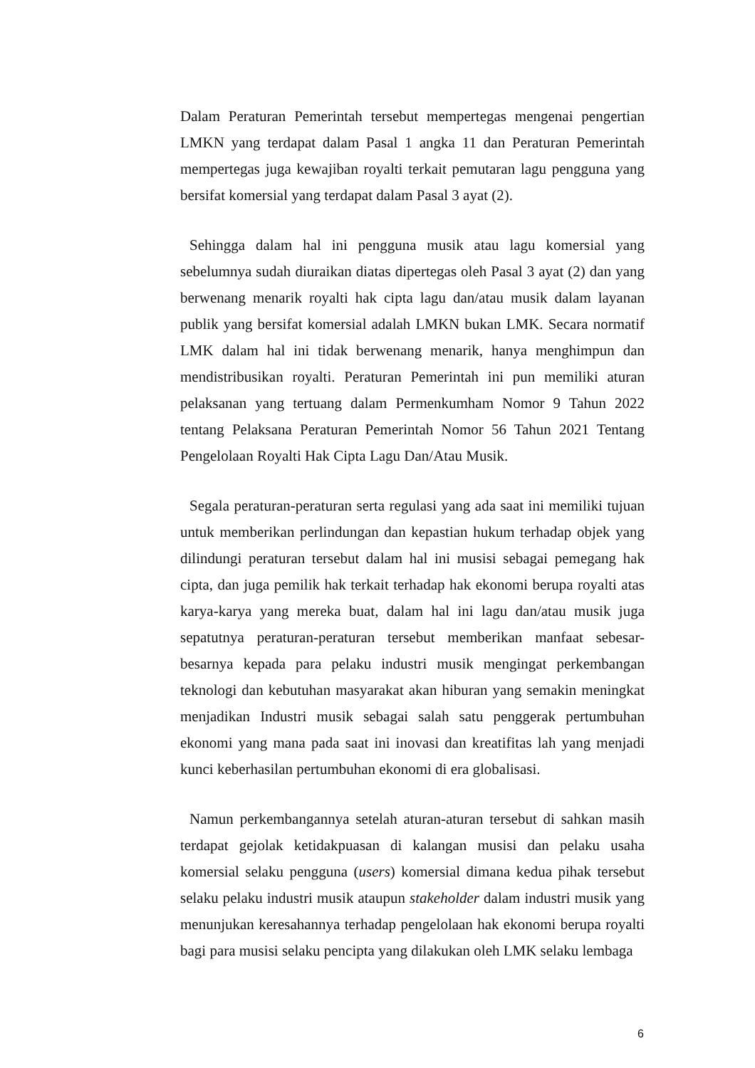Dalam Peraturan Pemerintah tersebut mempertegas mengenai pengertian LMKN yang terdapat dalam Pasal 1 angka 11 dan Peraturan Pemerintah mempertegas juga kewajiban royalti terkait pemutaran lagu pengguna yang bersifat komersial yang terdapat dalam Pasal 3 ayat (2).
Sehingga dalam hal ini pengguna musik atau lagu komersial yang sebelumnya sudah diuraikan diatas dipertegas oleh Pasal 3 ayat (2) dan yang berwenang menarik royalti hak cipta lagu dan/atau musik dalam layanan publik yang bersifat komersial adalah LMKN bukan LMK. Secara normatif LMK dalam hal ini tidak berwenang menarik, hanya menghimpun dan mendistribusikan royalti. Peraturan Pemerintah ini pun memiliki aturan pelaksanan yang tertuang dalam Permenkumham Nomor 9 Tahun 2022 tentang Pelaksana Peraturan Pemerintah Nomor 56 Tahun 2021 Tentang Pengelolaan Royalti Hak Cipta Lagu Dan/Atau Musik.
Segala peraturan-peraturan serta regulasi yang ada saat ini memiliki tujuan untuk memberikan perlindungan dan kepastian hukum terhadap objek yang dilindungi peraturan tersebut dalam hal ini musisi sebagai pemegang hak cipta, dan juga pemilik hak terkait terhadap hak ekonomi berupa royalti atas karya-karya yang mereka buat, dalam hal ini lagu dan/atau musik juga sepatutnya peraturan-peraturan tersebut memberikan manfaat sebesar-besarnya kepada para pelaku industri musik mengingat perkembangan teknologi dan kebutuhan masyarakat akan hiburan yang semakin meningkat menjadikan Industri musik sebagai salah satu penggerak pertumbuhan ekonomi yang mana pada saat ini inovasi dan kreatifitas lah yang menjadi kunci keberhasilan pertumbuhan ekonomi di era globalisasi.
Namun perkembangannya setelah aturan-aturan tersebut di sahkan masih terdapat gejolak ketidakpuasan di kalangan musisi dan pelaku usaha komersial selaku pengguna (users) komersial dimana kedua pihak tersebut selaku pelaku industri musik ataupun stakeholder dalam industri musik yang menunjukan keresahannya terhadap pengelolaan hak ekonomi berupa royalti bagi para musisi selaku pencipta yang dilakukan oleh LMK selaku lembaga
6